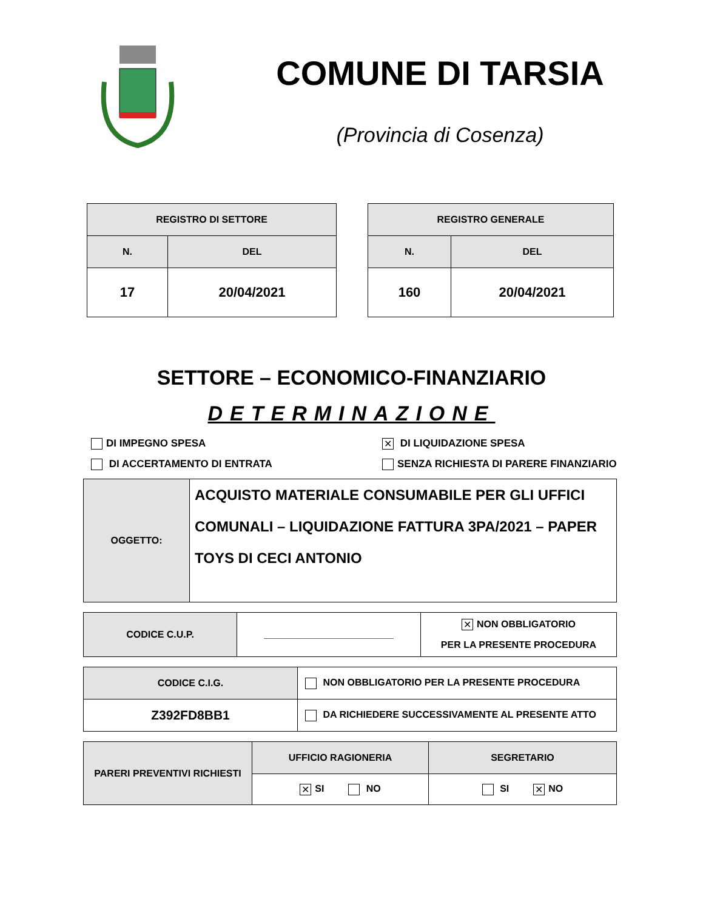COMUNE DI TARSIA
(Provincia di Cosenza)
| REGISTRO DI SETTORE | |
| --- | --- |
| N. | DEL |
| 17 | 20/04/2021 |
| REGISTRO GENERALE | |
| --- | --- |
| N. | DEL |
| 160 | 20/04/2021 |
SETTORE – ECONOMICO-FINANZIARIO
DETERMINAZIONE
DI IMPEGNO SPESA
✕ DI LIQUIDAZIONE SPESA
DI ACCERTAMENTO DI ENTRATA
SENZA RICHIESTA DI PARERE FINANZIARIO
| OGGETTO: | ACQUISTO MATERIALE CONSUMABILE PER GLI UFFICI COMUNALI – LIQUIDAZIONE FATTURA 3PA/2021 – PAPER TOYS DI CECI ANTONIO |
| CODICE C.U.P. | ________________________ | ✕ NON OBBLIGATORIO PER LA PRESENTE PROCEDURA |
| CODICE C.I.G. | NON OBBLIGATORIO PER LA PRESENTE PROCEDURA |
| Z392FD8BB1 | DA RICHIEDERE SUCCESSIVAMENTE AL PRESENTE ATTO |
| PARERI PREVENTIVI RICHIESTI | UFFICIO RAGIONERIA | SEGRETARIO |
| | ✕ SI NO | SI ✕ NO |